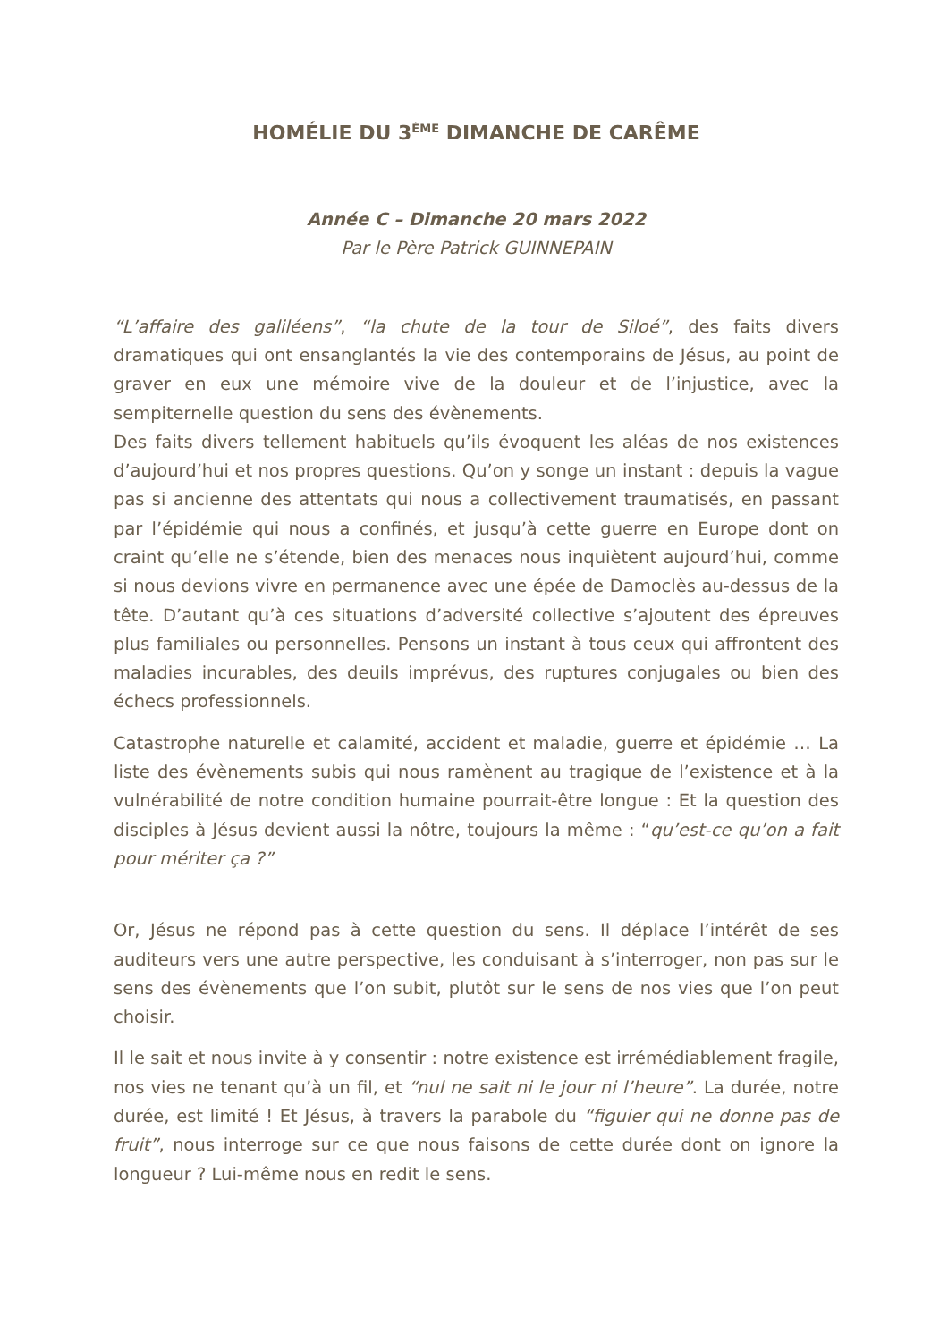HOMÉLIE DU 3<sup>ÈME</sup> DIMANCHE DE CARÊME
Année C – Dimanche 20 mars 2022
Par le Père Patrick GUINNEPAIN
“L’affaire des galiléens”, “la chute de la tour de Siloé”, des faits divers dramatiques qui ont ensanglantés la vie des contemporains de Jésus, au point de graver en eux une mémoire vive de la douleur et de l’injustice, avec la sempiternelle question du sens des évènements.
Des faits divers tellement habituels qu’ils évoquent les aléas de nos existences d’aujourd’hui et nos propres questions. Qu’on y songe un instant : depuis la vague pas si ancienne des attentats qui nous a collectivement traumatisés, en passant par l’épidémie qui nous a confinés, et jusqu’à cette guerre en Europe dont on craint qu’elle ne s’étende, bien des menaces nous inquiètent aujourd’hui, comme si nous devions vivre en permanence avec une épée de Damoclès au-dessus de la tête. D’autant qu’à ces situations d’adversité collective s’ajoutent des épreuves plus familiales ou personnelles. Pensons un instant à tous ceux qui affrontent des maladies incurables, des deuils imprévus, des ruptures conjugales ou bien des échecs professionnels.
Catastrophe naturelle et calamité, accident et maladie, guerre et épidémie … La liste des évènements subis qui nous ramènent au tragique de l’existence et à la vulnérabilité de notre condition humaine pourrait-être longue : Et la question des disciples à Jésus devient aussi la nôtre, toujours la même : “qu’est-ce qu’on a fait pour mériter ça ?”
Or, Jésus ne répond pas à cette question du sens. Il déplace l’intérêt de ses auditeurs vers une autre perspective, les conduisant à s’interroger, non pas sur le sens des évènements que l’on subit, plutôt sur le sens de nos vies que l’on peut choisir.
Il le sait et nous invite à y consentir : notre existence est irrémédiablement fragile, nos vies ne tenant qu’à un fil, et “nul ne sait ni le jour ni l’heure”. La durée, notre durée, est limité ! Et Jésus, à travers la parabole du “figuier qui ne donne pas de fruit”, nous interroge sur ce que nous faisons de cette durée dont on ignore la longueur ? Lui-même nous en redit le sens.